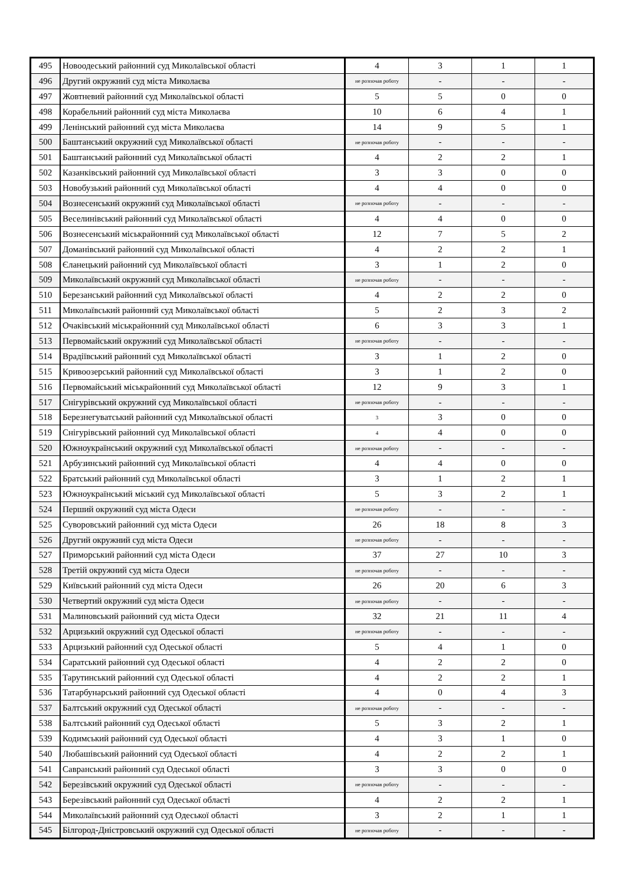| 495 | Новоодеський районний суд Миколаївської області | 4 | 3 | 1 | 1 |
| 496 | Другий окружний суд міста Миколаєва | не розпочав роботу | - | - | - |
| 497 | Жовтневий районний суд Миколаївської області | 5 | 5 | 0 | 0 |
| 498 | Корабельний районний суд міста Миколаєва | 10 | 6 | 4 | 1 |
| 499 | Ленінський районний суд міста Миколаєва | 14 | 9 | 5 | 1 |
| 500 | Баштанський окружний суд Миколаївської області | не розпочав роботу | - | - | - |
| 501 | Баштанський районний суд Миколаївської області | 4 | 2 | 2 | 1 |
| 502 | Казанківський районний суд Миколаївської області | 3 | 3 | 0 | 0 |
| 503 | Новобузький районний суд Миколаївської області | 4 | 4 | 0 | 0 |
| 504 | Вознесенський окружний суд Миколаївської області | не розпочав роботу | - | - | - |
| 505 | Веселинівський районний суд Миколаївської області | 4 | 4 | 0 | 0 |
| 506 | Вознесенський міськрайонний суд Миколаївської області | 12 | 7 | 5 | 2 |
| 507 | Доманівський районний суд Миколаївської області | 4 | 2 | 2 | 1 |
| 508 | Єланецький районний суд Миколаївської області | 3 | 1 | 2 | 0 |
| 509 | Миколаївський окружний суд Миколаївської області | не розпочав роботу | - | - | - |
| 510 | Березанський районний суд Миколаївської області | 4 | 2 | 2 | 0 |
| 511 | Миколаївський районний суд Миколаївської області | 5 | 2 | 3 | 2 |
| 512 | Очаківський міськрайонний суд Миколаївської області | 6 | 3 | 3 | 1 |
| 513 | Первомайський окружний суд Миколаївської області | не розпочав роботу | - | - | - |
| 514 | Врадіївський районний суд Миколаївської області | 3 | 1 | 2 | 0 |
| 515 | Кривоозерський районний суд Миколаївської області | 3 | 1 | 2 | 0 |
| 516 | Первомайський міськрайонний суд Миколаївської області | 12 | 9 | 3 | 1 |
| 517 | Снігурівський окружний суд Миколаївської області | не розпочав роботу | - | - | - |
| 518 | Березнегуватський районний суд Миколаївської області | 3 | 3 | 0 | 0 |
| 519 | Снігурівський районний суд Миколаївської області | 4 | 4 | 0 | 0 |
| 520 | Южноукраїнський окружний суд Миколаївської області | не розпочав роботу | - | - | - |
| 521 | Арбузинський районний суд Миколаївської області | 4 | 4 | 0 | 0 |
| 522 | Братський районний суд Миколаївської області | 3 | 1 | 2 | 1 |
| 523 | Южноукраїнський міський суд Миколаївської області | 5 | 3 | 2 | 1 |
| 524 | Перший окружний суд міста Одеси | не розпочав роботу | - | - | - |
| 525 | Суворовський районний суд міста Одеси | 26 | 18 | 8 | 3 |
| 526 | Другий окружний суд міста Одеси | не розпочав роботу | - | - | - |
| 527 | Приморський районний суд міста Одеси | 37 | 27 | 10 | 3 |
| 528 | Третій окружний суд міста Одеси | не розпочав роботу | - | - | - |
| 529 | Київський районний суд міста Одеси | 26 | 20 | 6 | 3 |
| 530 | Четвертий окружний суд міста Одеси | не розпочав роботу | - | - | - |
| 531 | Малиновський районний суд міста Одеси | 32 | 21 | 11 | 4 |
| 532 | Арцизький окружний суд Одеської області | не розпочав роботу | - | - | - |
| 533 | Арцизький районний суд Одеської області | 5 | 4 | 1 | 0 |
| 534 | Саратський районний суд Одеської області | 4 | 2 | 2 | 0 |
| 535 | Тарутинський районний суд Одеської області | 4 | 2 | 2 | 1 |
| 536 | Татарбунарський районний суд Одеської області | 4 | 0 | 4 | 3 |
| 537 | Балтський окружний суд Одеської області | не розпочав роботу | - | - | - |
| 538 | Балтський районний суд Одеської області | 5 | 3 | 2 | 1 |
| 539 | Кодимський районний суд Одеської області | 4 | 3 | 1 | 0 |
| 540 | Любашівський районний суд Одеської області | 4 | 2 | 2 | 1 |
| 541 | Савранський районний суд Одеської області | 3 | 3 | 0 | 0 |
| 542 | Березівський окружний суд Одеської області | не розпочав роботу | - | - | - |
| 543 | Березівський районний суд Одеської області | 4 | 2 | 2 | 1 |
| 544 | Миколаївський районний суд Одеської області | 3 | 2 | 1 | 1 |
| 545 | Білгород-Дністровський окружний суд Одеської області | не розпочав роботу | - | - | - |